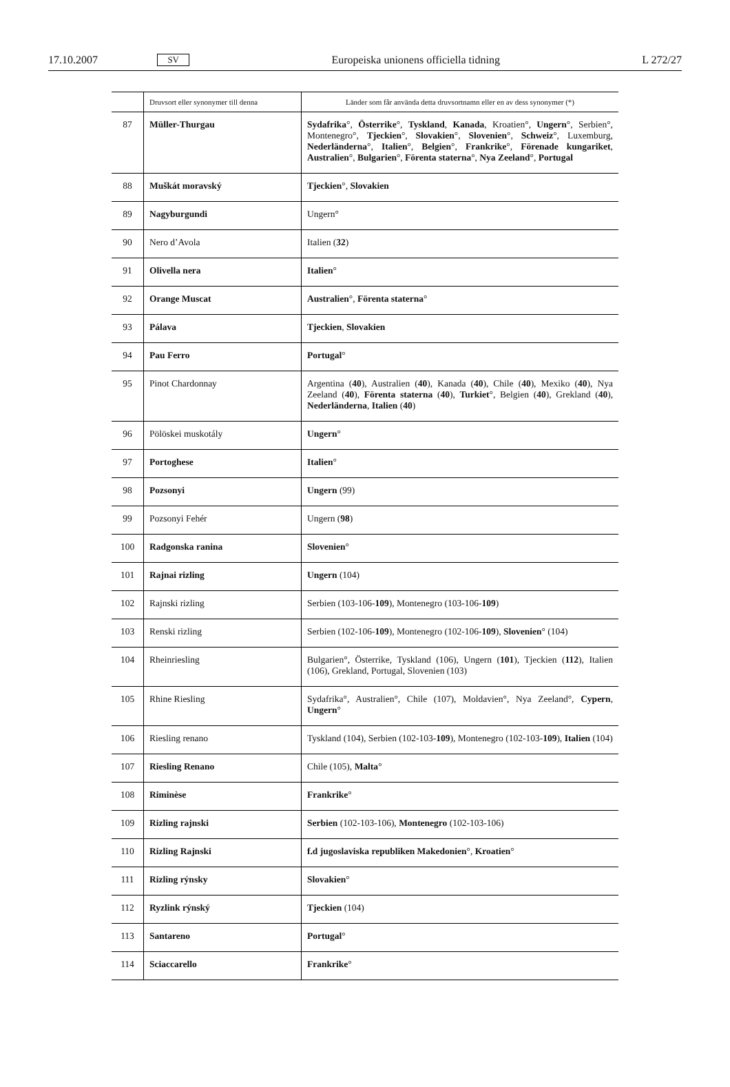17.10.2007 SV Europeiska unionens officiella tidning L 272/27
| | Druvsort eller synonymer till denna | Länder som får använda detta druvsortnamn eller en av dess synonymer (*) |
| --- | --- | --- |
| 87 | Müller-Thurgau | Sydafrika °, Österrike °, Tyskland , Kanada , Kroatien°, Ungern °, Serbien°, Montenegro°, Tjeckien °, Slovakien °, Slovenien °, Schweiz °, Luxemburg, Nederländerna °, Italien °, Belgien °, Frankrike °, Förenade kungariket , Australien °, Bulgarien °, Förenta staterna °, Nya Zeeland °, Portugal |
| 88 | Muškát moravský | Tjeckien °, Slovakien |
| 89 | Nagyburgundi | Ungern° |
| 90 | Nero d’Avola | Italien ( 32 ) |
| 91 | Olivella nera | Italien ° |
| 92 | Orange Muscat | Australien °, Förenta staterna ° |
| 93 | Pálava | Tjeckien , Slovakien |
| 94 | Pau Ferro | Portugal ° |
| 95 | Pinot Chardonnay | Argentina ( 40 ), Australien ( 40 ), Kanada ( 40 ), Chile ( 40 ), Mexiko ( 40 ), Nya Zeeland ( 40 ), Förenta staterna ( 40 ), Turkiet °, Belgien ( 40 ), Grekland ( 40 ), Nederländerna , Italien ( 40 ) |
| 96 | Pölöskei muskotály | Ungern ° |
| 97 | Portoghese | Italien ° |
| 98 | Pozsonyi | Ungern (99) |
| 99 | Pozsonyi Fehér | Ungern ( 98 ) |
| 100 | Radgonska ranina | Slovenien ° |
| 101 | Rajnai rizling | Ungern (104) |
| 102 | Rajnski rizling | Serbien (103-106- 109 ), Montenegro (103-106- 109 ) |
| 103 | Renski rizling | Serbien (102-106- 109 ), Montenegro (102-106- 109 ), Slovenien ° (104) |
| 104 | Rheinriesling | Bulgarien°, Österrike, Tyskland (106), Ungern ( 101 ), Tjeckien ( 112 ), Italien (106), Grekland, Portugal, Slovenien (103) |
| 105 | Rhine Riesling | Sydafrika°, Australien°, Chile (107), Moldavien°, Nya Zeeland°, Cypern , Ungern ° |
| 106 | Riesling renano | Tyskland (104), Serbien (102-103- 109 ), Montenegro (102-103- 109 ), Italien (104) |
| 107 | Riesling Renano | Chile (105), Malta ° |
| 108 | Riminèse | Frankrike ° |
| 109 | Rizling rajnski | Serbien (102-103-106), Montenegro (102-103-106) |
| 110 | Rizling Rajnski | f.d jugoslaviska republiken Makedonien °, Kroatien ° |
| 111 | Rizling rýnsky | Slovakien ° |
| 112 | Ryzlink rýnský | Tjeckien (104) |
| 113 | Santareno | Portugal ° |
| 114 | Sciaccarello | Frankrike ° |